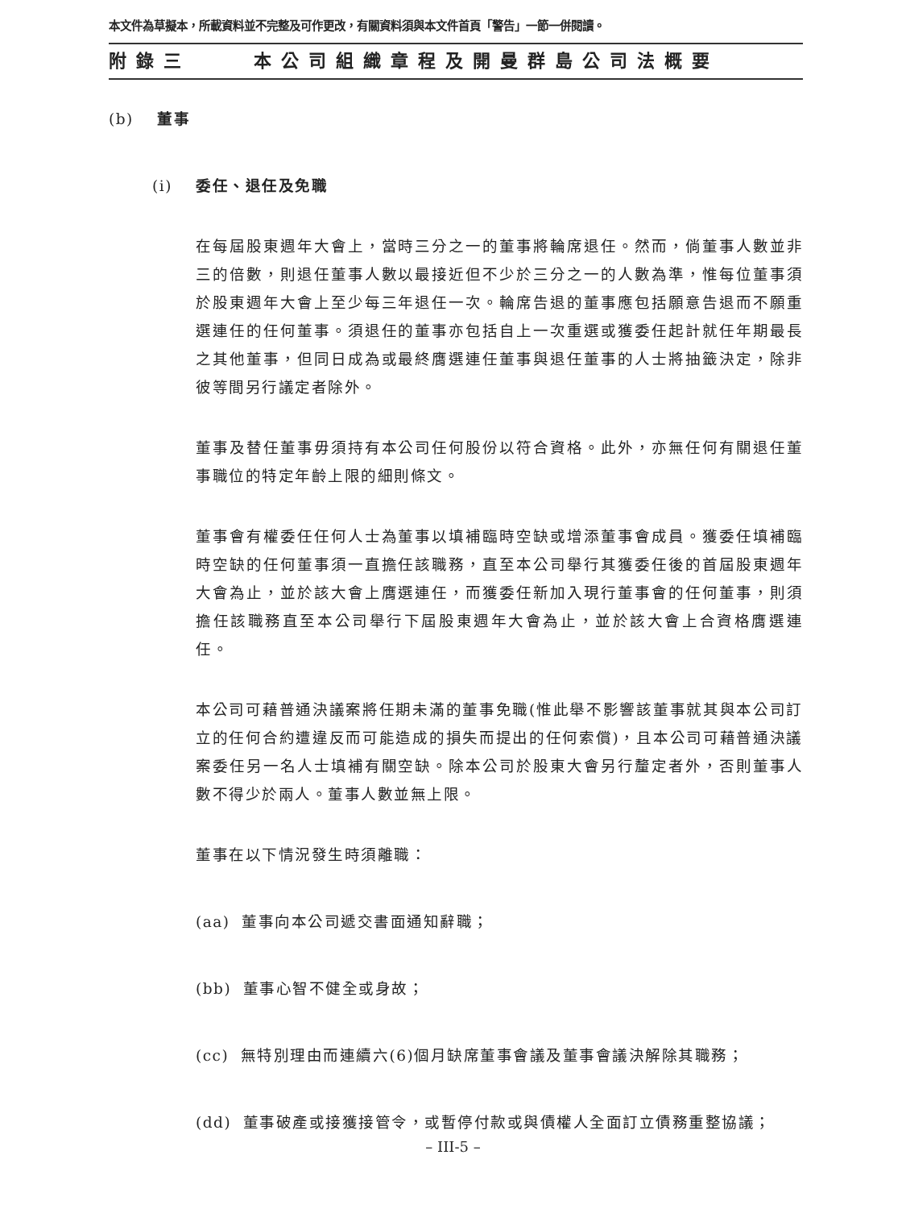本文件為草擬本，所載資料並不完整及可作更改，有關資料須與本文件首頁「警告」一節一併閱讀。
附錄三 本公司組織章程及開曼群島公司法概要
(b) 董事
(i) 委任、退任及免職
在每屆股東週年大會上，當時三分之一的董事將輪席退任。然而，倘董事人數並非三的倍數，則退任董事人數以最接近但不少於三分之一的人數為準，惟每位董事須於股東週年大會上至少每三年退任一次。輪席告退的董事應包括願意告退而不願重選連任的任何董事。須退任的董事亦包括自上一次重選或獲委任起計就任年期最長之其他董事，但同日成為或最終膺選連任董事與退任董事的人士將抽籤決定，除非彼等間另行議定者除外。
董事及替任董事毋須持有本公司任何股份以符合資格。此外，亦無任何有關退任董事職位的特定年齡上限的細則條文。
董事會有權委任任何人士為董事以填補臨時空缺或增添董事會成員。獲委任填補臨時空缺的任何董事須一直擔任該職務，直至本公司舉行其獲委任後的首屆股東週年大會為止，並於該大會上膺選連任，而獲委任新加入現行董事會的任何董事，則須擔任該職務直至本公司舉行下屆股東週年大會為止，並於該大會上合資格膺選連任。
本公司可藉普通決議案將任期未滿的董事免職(惟此舉不影響該董事就其與本公司訂立的任何合約遭違反而可能造成的損失而提出的任何索償)，且本公司可藉普通決議案委任另一名人士填補有關空缺。除本公司於股東大會另行釐定者外，否則董事人數不得少於兩人。董事人數並無上限。
董事在以下情況發生時須離職：
(aa) 董事向本公司遞交書面通知辭職；
(bb) 董事心智不健全或身故；
(cc) 無特別理由而連續六(6)個月缺席董事會議及董事會議決解除其職務；
(dd) 董事破產或接獲接管令，或暫停付款或與債權人全面訂立債務重整協議；
– III-5 –